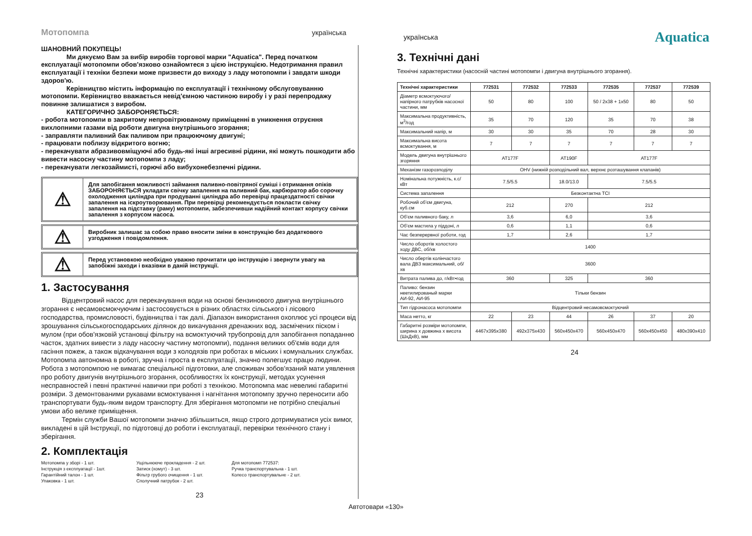Мотопомпа українська
українська
Aquatica
ШАНОВНИЙ ПОКУПЕЦЬ!
Ми дякуємо Вам за вибір виробів торгової марки "Aquatica". Перед початком експлуатації мотопомпи обов'язково ознайомтеся з цією інструкцією. Недотримання правил експлуатації і техніки безпеки може призвести до виходу з ладу мотопомпи і завдати шкоди здоров'ю.
Керівництво містить інформацію по експлуатації і технічному обслуговуванню мотопомпи. Керівництво вважається невід'ємною частиною виробу і у разі перепродажу повинне залишатися з виробом.
КАТЕГОРИЧНО ЗАБОРОНЯЄТЬСЯ:
- робота мотопомпи в закритому непровітрюваному приміщенні в уникнення отруєння вихлопними газами від роботи двигуна внутрішнього згорання;
- заправляти паливний бак паливом при працюючому двигуні;
- працювати поблизу відкритого вогню;
- перекачувати абразивовміщуючі або будь-які інші агресивні рідини, які можуть пошкодити або вивести насосну частину мотопомпи з ладу;
- перекачувати легкозаймисті, горючі або вибухонебезпечні рідини.
⚠
Для запобігання можливості займання паливно-повітряної суміші і отримання опіків ЗАБОРОНЯЄТЬСЯ укладати свічку запалення на паливний бак, карбюратор або сорочку охолодження циліндра при продуванні циліндра або перевірці працездатності свічки запалення на іскроутворювання. При перевірці рекомендується покласти свічку запалення на підставку (раму) мотопомпи, забезпечивши надійний контакт корпусу свічки запалення з корпусом насоса.
⚠
Виробник залишає за собою право вносити зміни в конструкцію без додаткового узгодження і повідомлення.
⚠
Перед установкою необхідно уважно прочитати цю інструкцію і звернути увагу на запобіжні заходи і вказівки в даній інструкції.
1. Застосування
Відцентровий насос для перекачування води на основі бензинового двигуна внутрішнього згорання є несамовсмокчуючим і застосовується в різних областях сільського і лісового господарства, промисловості, будівництва і так далі. Діапазон використання охоплює усі процеси від зрошування сільськогосподарських ділянок до викачування дренажних вод, засмічених піском і мулом (при обов'язковій установці фільтру на всмоктуючий трубопровід для запобігання попаданню часток, здатних вивести з ладу насосну частину мотопомпи), подання великих об'ємів води для гасіння пожеж, а також відкачування води з колодязів при роботах в міських і комунальних службах. Мотопомпа автономна в роботі, зручна і проста в експлуатації, значно полегшує працю людини. Робота з мотопомпою не вимагає спеціальної підготовки, але споживач зобов'язаний мати уявлення про роботу двигунів внутрішнього згорання, особливостях їх конструкції, методах усунення несправностей і певні практичні навички при роботі з технікою. Мотопомпа має невеликі габаритні розміри. З демонтованими рукавами всмоктування і нагнітання мотопомпу зручно переносити або транспортувати будь-яким видом транспорту. Для зберігання мотопомпи не потрібно спеціальні умови або велике приміщення.
Термін служби Вашої мотопомпи значно збільшиться, якщо строго дотримуватися усіх вимог, викладені в цій Інструкції, по підготовці до роботи і експлуатації, перевірки технічного стану і зберігання.
2. Комплектація
Мотопомпа у зборі - 1 шт.
Інструкція з експлуатації - 1шт.
Гарантійний талон - 1 шт.
Упаковка - 1 шт.
Ущільнюючe прокладення - 2 шт.
Затиск (хомут) - 3 шт.
Фільтр грубого очищення - 1 шт.
Сполучний патрубок - 2 шт.
Для мотопомп 772537:
Ручка транспортувальна - 1 шт.
Колесо транспортувальне - 2 шт.
23
3. Технічні дані
Технічні характеристики (насосній частині мотопомпи і двигуна внутрішнього згорання).
| Технічні характеристики | 772531 | 772532 | 772533 | 772535 | 772537 | 772539 |
| --- | --- | --- | --- | --- | --- | --- |
| Діаметр всмоктуючого/напірного патрубків насосної частини, мм | 50 | 80 | 100 | 50 / 2x38 + 1x50 | 80 | 50 |
| Максимальна продуктивність, м<sup>3</sup>/год | 35 | 70 | 120 | 35 | 70 | 38 |
| Максимальний напір, м | 30 | 30 | 35 | 70 | 28 | 30 |
| Максимальна висота всмоктування, м | 7 | 7 | 7 | 7 | 7 | 7 |
| Модель двигуна внутрішнього згоряння | AT177F | | AT190F | AT177F | | |
| Механізм газорозподілу | OHV (нижній розподільний вал, верхнє розташування клапанів) | | | | | |
| Номінальна потужність, к.с/кВт | 7.5/5.5 | | 18.0/13.0 | 7.5/5.5 | | |
| Система запалення | Безконтактна TCI | | | | | |
| Робочий об’єм двигуна, куб.см | 212 | | 270 | 212 | | |
| Об’єм паливного баку, л | 3,6 | | 6,0 | 3,6 | | |
| Об’єм мастила у піддоні, л | 0,6 | | 1,1 | 0,6 | | |
| Час безперервної роботи, год | 1,7 | | 2,6 | 1,7 | | |
| Число оборотів холостого ходу ДВС, об/хв | 1400 | | | | | |
| Число обертів колінчастого вала ДВЗ максимальний, об/хв | 3600 | | | | | |
| Витрата палива до, г/кВт•год | 360 | | 325 | 360 | | |
| Паливо: бензин неетилированый марки АИ-92, АИ-95 | Тільки бензин | | | | | |
| Тип гідронасоса мотопомпи | Відцентровий несамовсмоктуючий | | | | | |
| Маса нетто, кг | 22 | 23 | 44 | 26 | 37 | 20 |
| Габаритні розміри мотопомпи, ширина х довжина х висота (ШхДхВ), мм | 4467x395x380 | 492x375x430 | 560x450x470 | 560x450x470 | 560x450x450 | 480x390x410 |
24
Автотовари «130»